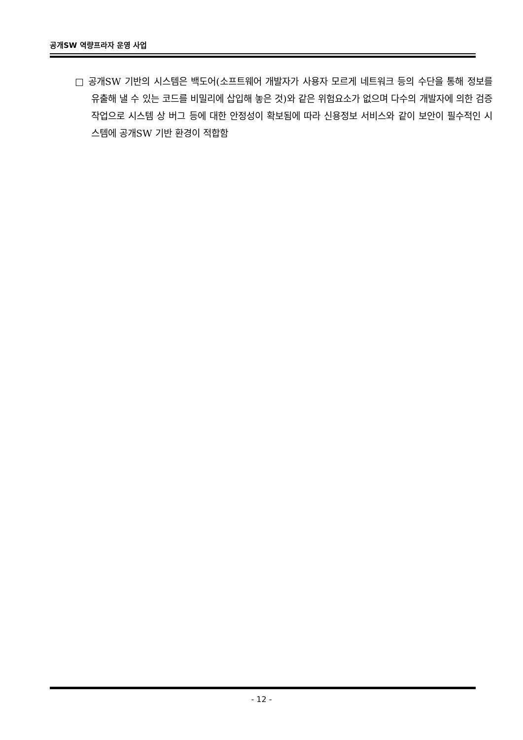공개SW 역량프라자 운영 사업
□ 공개SW 기반의 시스템은 백도어(소프트웨어 개발자가 사용자 모르게 네트워크 등의 수단을 통해 정보를 유출해 낼 수 있는 코드를 비밀리에 삽입해 놓은 것)와 같은 위험요소가 없으며 다수의 개발자에 의한 검증작업으로 시스템 상 버그 등에 대한 안정성이 확보됨에 따라 신용정보 서비스와 같이 보안이 필수적인 시스템에 공개SW 기반 환경이 적합함
- 12 -